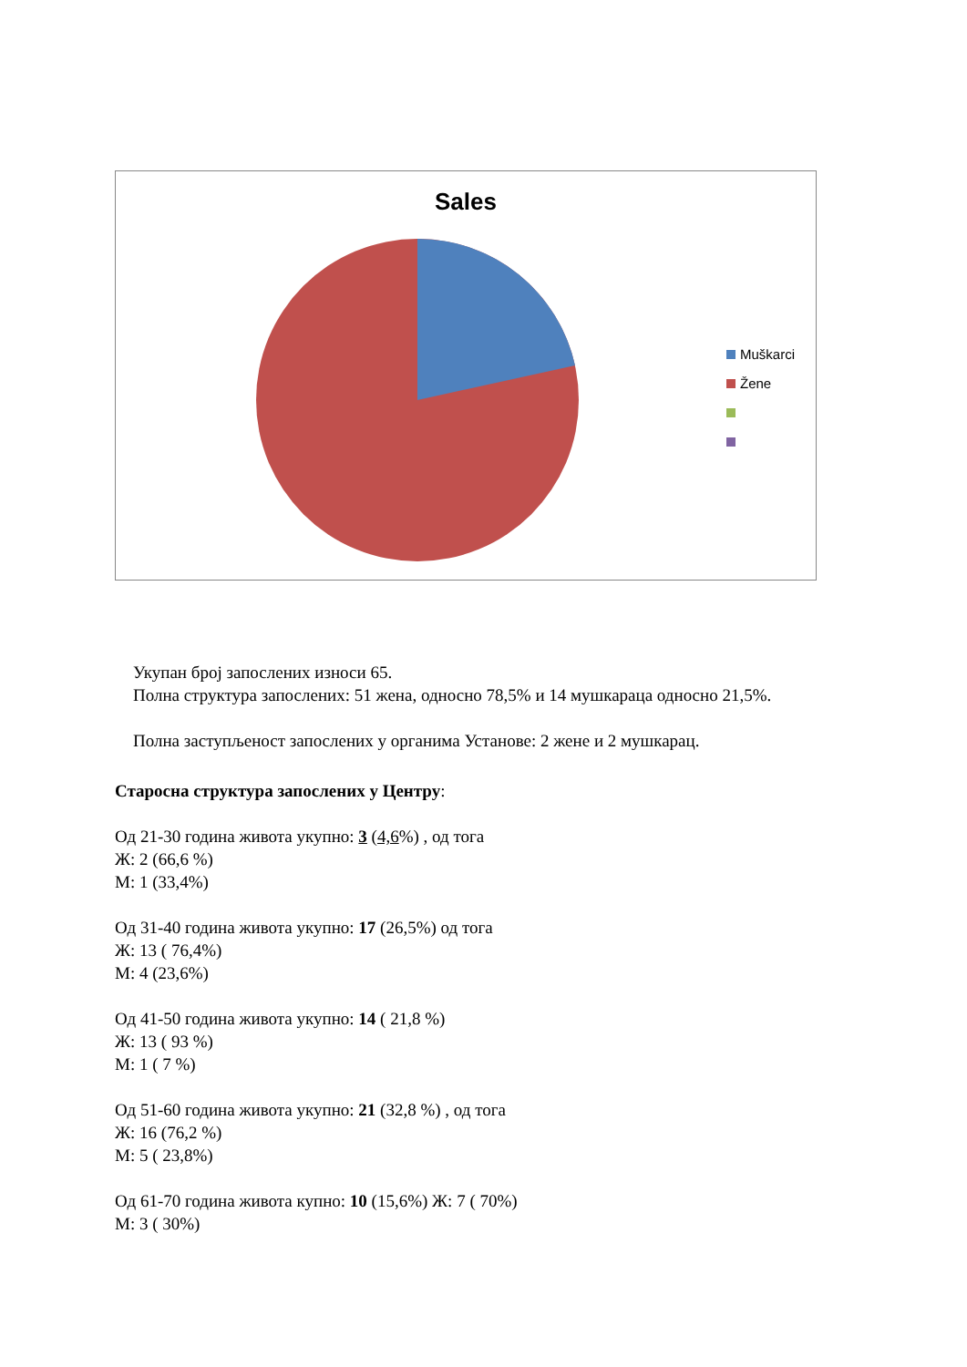Sales
Muškarci
Žene
Укупан број запослених износи 65.
Полна структура запослених: 51 жена, односно 78,5% и 14 мушкараца односно 21,5%.
Полна заступљеност запослених у органима Установе: 2 жене и 2 мушкарац.
Старосна структура запослених у Центру:
Од 21-30 година живота укупно: 3 (4,6%) , од тога
Ж: 2 (66,6 %)
М: 1 (33,4%)
Од 31-40 година живота укупно: 17 (26,5%) од тога
Ж: 13 ( 76,4%)
М: 4 (23,6%)
Од 41-50 година живота укупно: 14 ( 21,8 %)
Ж: 13 ( 93 %)
М: 1 ( 7 %)
Од 51-60 година живота укупно: 21 (32,8 %) , од тога
Ж: 16 (76,2 %)
М: 5 ( 23,8%)
Од 61-70 година живота купно: 10 (15,6%) Ж: 7 ( 70%)
М: 3 ( 30%)